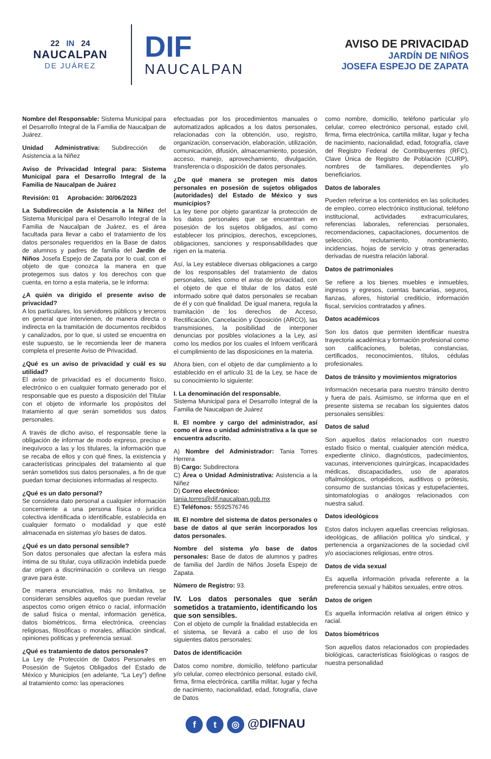22 IN 24
NAUCALPAN
DE JUÁREZ
DIF
NAUCALPAN
AVISO DE PRIVACIDAD
JARDÍN DE NIÑOS
JOSEFA ESPEJO DE ZAPATA
Nombre del Responsable: Sistema Municipal para el Desarrollo Integral de la Familia de Naucalpan de Juárez.
Unidad Administrativa: Subdirección de Asistencia a la Niñez
Aviso de Privacidad Integral para: Sistema Municipal para el Desarrollo Integral de la Familia de Naucalpan de Juárez
Revisión: 01 Aprobación: 30/06/2023
La Subdirección de Asistencia a la Niñez del Sistema Municipal para el Desarrollo Integral de la Familia de Naucalpan de Juárez, es el área facultada para llevar a cabo el tratamiento de los datos personales requeridos en la Base de datos de alumnos y padres de familia del Jardín de Niños Josefa Espejo de Zapata por lo cual, con el objeto de que conozca la manera en que protegemos sus datos y los derechos con que cuenta, en torno a esta materia, se le informa:
¿A quién va dirigido el presente aviso de privacidad?
A los particulares, los servidores públicos y terceros en general que intervienen, de manera directa o indirecta en la tramitación de documentos recibidos y canalizados, por lo que, si usted se encuentra en este supuesto, se le recomienda leer de manera completa el presente Aviso de Privacidad.
¿Qué es un aviso de privacidad y cuál es su utilidad?
El aviso de privacidad es el documento físico, electrónico o en cualquier formato generado por el responsable que es puesto a disposición del Titular con el objeto de informarle los propósitos del tratamiento al que serán sometidos sus datos personales.
A través de dicho aviso, el responsable tiene la obligación de informar de modo expreso, preciso e inequívoco a las y los titulares, la información que se recaba de ellos y con qué fines, la existencia y características principales del tratamiento al que serán sometidos sus datos personales, a fin de que puedan tomar decisiones informadas al respecto.
¿Qué es un dato personal?
Se considera dato personal a cualquier información concerniente a una persona física o jurídica colectiva identificada o identificable, establecida en cualquier formato o modalidad y que esté almacenada en sistemas y/o bases de datos.
¿Qué es un dato personal sensible?
Son datos personales que afectan la esfera más íntima de su titular, cuya utilización indebida puede dar origen a discriminación o conlleva un riesgo grave para éste.
De manera enunciativa, más no limitativa, se consideran sensibles aquellos que puedan revelar aspectos como origen étnico o racial, información de salud física o mental, información genética, datos biométricos, firma electrónica, creencias religiosas, filosóficas o morales, afiliación sindical, opiniones políticas y preferencia sexual.
¿Qué es tratamiento de datos personales?
La Ley de Protección de Datos Personales en Posesión de Sujetos Obligados del Estado de México y Municipios (en adelante, “La Ley”) define al tratamiento como: las operaciones
efectuadas por los procedimientos manuales o automatizados aplicados a los datos personales, relacionadas con la obtención, uso, registro, organización, conservación, elaboración, utilización, comunicación, difusión, almacenamiento, posesión, acceso, manejo, aprovechamiento, divulgación, transferencia o disposición de datos personales.
¿De qué manera se protegen mis datos personales en posesión de sujetos obligados (autoridades) del Estado de México y sus municipios?
La ley tiene por objeto garantizar la protección de los datos personales que se encuentran en posesión de los sujetos obligados, así como establecer los principios, derechos, excepciones, obligaciones, sanciones y responsabilidades que rigen en la materia.
Así, la Ley establece diversas obligaciones a cargo de los responsables del tratamiento de datos personales, tales como el aviso de privacidad, con el objeto de que el titular de los datos esté informado sobre qué datos personales se recaban de él y con qué finalidad. De igual manera, regula la tramitación de los derechos de Acceso, Rectificación, Cancelación y Oposición (ARCO), las transmisiones, la posibilidad de interponer denuncias por posibles violaciones a la Ley, así como los medios por los cuales el Infoem verificará el cumplimiento de las disposiciones en la materia.
Ahora bien, con el objeto de dar cumplimiento a lo establecido en el artículo 31 de la Ley, se hace de su conocimiento lo siguiente:
I. La denominación del responsable.
Sistema Municipal para el Desarrollo Integral de la Familia de Naucalpan de Juárez
II. El nombre y cargo del administrador, así como el área o unidad administrativa a la que se encuentra adscrito.
A) Nombre del Administrador: Tania Torres Herrera
B) Cargo: Subdirectora
C) Área o Unidad Administrativa: Asistencia a la Niñez
D) Correo electrónico:
tania.torres@dif.naucalpan.gob.mx
E) Teléfonos: 5592576746
III. El nombre del sistema de datos personales o base de datos al que serán incorporados los datos personales.
Nombre del sistema y/o base de datos personales: Base de datos de alumnos y padres de familia del Jardín de Niños Josefa Espejo de Zapata.
Número de Registro: 93.
IV. Los datos personales que serán sometidos a tratamiento, identificando los que son sensibles.
Con el objeto de cumplir la finalidad establecida en el sistema, se llevará a cabo el uso de los siguientes datos personales:
Datos de identificación
Datos como nombre, domicilio, teléfono particular y/o celular, correo electrónico personal, estado civil, firma, firma electrónica, cartilla militar, lugar y fecha de nacimiento, nacionalidad, edad, fotografía, clave de Datos
como nombre, domicilio, teléfono particular y/o celular, correo electrónico personal, estado civil, firma, firma electrónica, cartilla militar, lugar y fecha de nacimiento, nacionalidad, edad, fotografía, clave del Registro Federal de Contribuyentes (RFC), Clave Única de Registro de Población (CURP), nombres de familiares, dependientes y/o beneficiarios.
Datos de laborales
Pueden referirse a los contenidos en las solicitudes de empleo, correo electrónico institucional, teléfono institucional, actividades extracurriculares, referencias laborales, referencias personales, recomendaciones, capacitaciones, documentos de selección, reclutamiento, nombramiento, incidencias, hojas de servicio y otras generadas derivadas de nuestra relación laboral.
Datos de patrimoniales
Se refiere a los bienes muebles e inmuebles, ingresos y egresos, cuentas bancarias, seguros, fianzas, afores, historial crediticio, información fiscal, servicios contratados y afines.
Datos académicos
Son los datos que permiten identificar nuestra trayectoria académica y formación profesional como son calificaciones, boletas, constancias, certificados, reconocimientos, títulos, cédulas profesionales.
Datos de tránsito y movimientos migratorios
Información necesaria para nuestro tránsito dentro y fuera de país. Asimismo, se informa que en el presente sistema se recaban los siguientes datos personales sensibles:
Datos de salud
Son aquellos datos relacionados con nuestro estado físico o mental, cualquier atención médica, expediente clínico, diagnósticos, padecimientos, vacunas, intervenciones quirúrgicas, incapacidades médicas, discapacidades, uso de aparatos oftalmológicos, ortopédicos, auditivos o prótesis, consumo de sustancias tóxicas y estupefacientes, sintomatologías o análogos relacionados con nuestra salud.
Datos ideológicos
Estos datos incluyen aquellas creencias religiosas, ideológicas, de afiliación política y/o sindical, y pertenencia a organizaciones de la sociedad civil y/o asociaciones religiosas, entre otros.
Datos de vida sexual
Es aquella información privada referente a la preferencia sexual y hábitos sexuales, entre otros.
Datos de origen
Es aquella información relativa al origen étnico y racial.
Datos biométricos
Son aquellos datos relacionados con propiedades biológicas, características fisiológicas o rasgos de nuestra personalidad
f t ◎ @DIFNAU